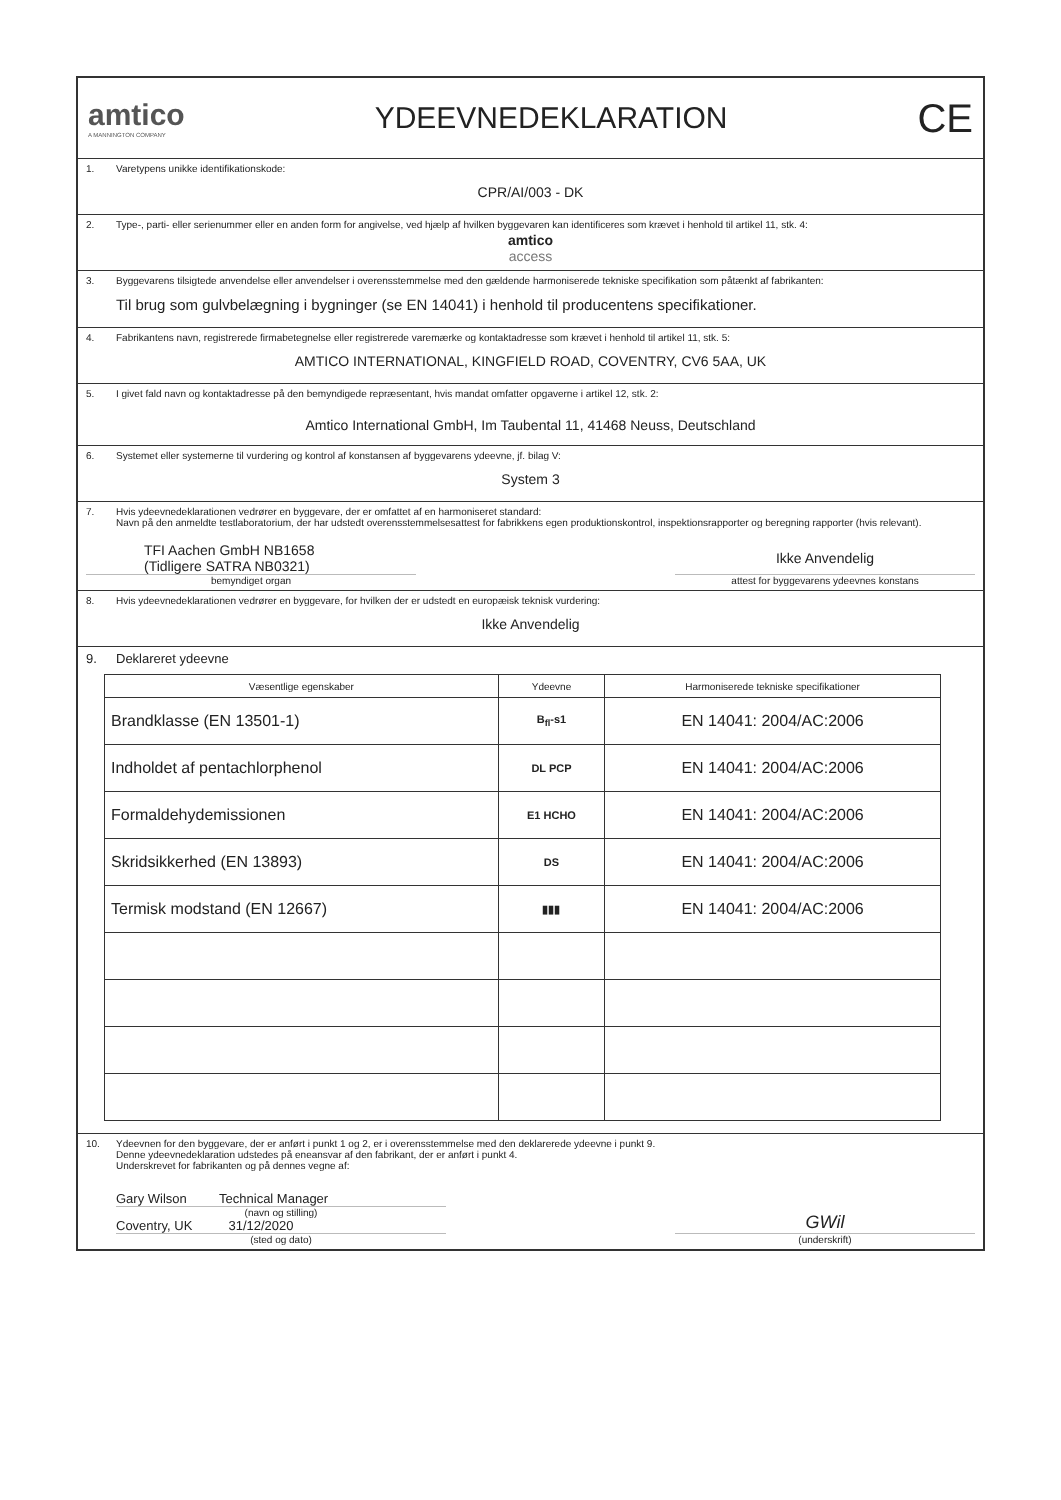amtico
A MANNINGTON COMPANY
YDEEVNEDEKLARATION
CE
1. Varetypens unikke identifikationskode:
CPR/AI/003 - DK
2. Type-, parti- eller serienummer eller en anden form for angivelse, ved hjælp af hvilken byggevaren kan identificeres som krævet i henhold til artikel 11, stk. 4:
amtico
access
3. Byggevarens tilsigtede anvendelse eller anvendelser i overensstemmelse med den gældende harmoniserede tekniske specifikation som påtænkt af fabrikanten:
Til brug som gulvbelægning i bygninger (se EN 14041) i henhold til producentens specifikationer.
4. Fabrikantens navn, registrerede firmabetegnelse eller registrerede varemærke og kontaktadresse som krævet i henhold til artikel 11, stk. 5:
AMTICO INTERNATIONAL, KINGFIELD ROAD, COVENTRY, CV6 5AA, UK
5. I givet fald navn og kontaktadresse på den bemyndigede repræsentant, hvis mandat omfatter opgaverne i artikel 12, stk. 2:
Amtico International GmbH, Im Taubental 11, 41468 Neuss, Deutschland
6. Systemet eller systemerne til vurdering og kontrol af konstansen af byggevarens ydeevne, jf. bilag V:
System 3
7. Hvis ydeevnedeklarationen vedrører en byggevare, der er omfattet af en harmoniseret standard:
Navn på den anmeldte testlaboratorium, der har udstedt overensstemmelsesattest for fabrikkens egen produktionskontrol, inspektionsrapporter og beregning rapporter (hvis relevant).
TFI Aachen GmbH NB1658
(Tidligere SATRA NB0321)
bemyndiget organ
Ikke Anvendelig
attest for byggevarens ydeevnes konstans
8. Hvis ydeevnedeklarationen vedrører en byggevare, for hvilken der er udstedt en europæisk teknisk vurdering:
Ikke Anvendelig
9. Deklareret ydeevne
| Væsentlige egenskaber | Ydeevne | Harmoniserede tekniske specifikationer |
| --- | --- | --- |
| Brandklasse (EN 13501-1) | B<sub>fl</sub>-s1 | EN 14041: 2004/AC:2006 |
| Indholdet af pentachlorphenol | DL PCP | EN 14041: 2004/AC:2006 |
| Formaldehydemissionen | E1 HCHO | EN 14041: 2004/AC:2006 |
| Skridsikkerhed (EN 13893) | DS | EN 14041: 2004/AC:2006 |
| Termisk modstand (EN 12667) | ▮▮▮ | EN 14041: 2004/AC:2006 |
10. Ydeevnen for den byggevare, der er anført i punkt 1 og 2, er i overensstemmelse med den deklarerede ydeevne i punkt 9.
Denne ydeevnedeklaration udstedes på eneansvar af den fabrikant, der er anført i punkt 4.
Underskrevet for fabrikanten og på dennes vegne af:
Gary Wilson Technical Manager
(navn og stilling)
Coventry, UK 31/12/2020
(sted og dato)
GWil
(underskrift)